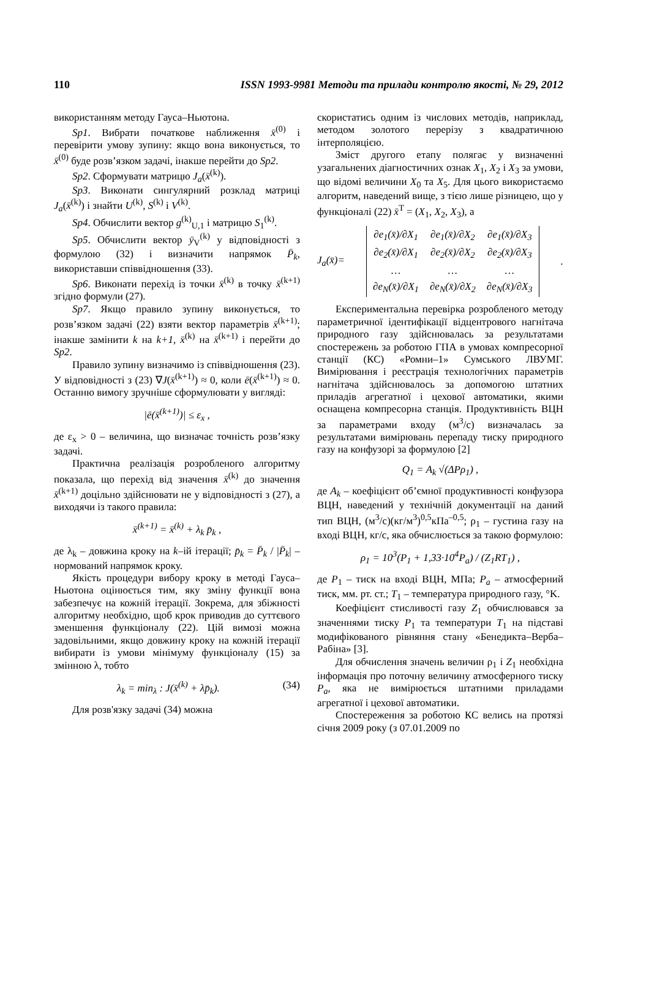110 ISSN 1993-9981 Методи та прилади контролю якості, № 29, 2012
використанням методу Гауса–Ньютона.
Sp1. Вибрати початкове наближення x̄<sup>(0)</sup> і перевірити умову зупину: якщо вона виконується, то x̄<sup>(0)</sup> буде розв’язком задачі, інакше перейти до Sp2.
Sp2. Сформувати матрицю J<sub>a</sub>(x̄<sup>(k)</sup>).
Sp3. Виконати сингулярний розклад матриці J<sub>a</sub>(x̄<sup>(k)</sup>) і знайти U<sup>(k)</sup>, S<sup>(k)</sup> і V<sup>(k)</sup>.
Sp4. Обчислити вектор g<sup>(k)</sup><sub>U,1</sub> і матрицю S<sub>1</sub><sup>(k)</sup>.
Sp5. Обчислити вектор ȳ<sub>V</sub><sup>(k)</sup> у відповідності з формулою (32) і визначити напрямок P̄<sub>k</sub>, використавши співвідношення (33).
Sp6. Виконати перехід із точки x̄<sup>(k)</sup> в точку x̄<sup>(k+1)</sup> згідно формули (27).
Sp7. Якщо правило зупину виконується, то розв’язком задачі (22) взяти вектор параметрів x̄<sup>(k+1)</sup>; інакше замінити k на k+1, x̄<sup>(k)</sup> на x̄<sup>(k+1)</sup> і перейти до Sp2.
Правило зупину визначимо із співвідношення (23). У відповідності з (23) ∇J(x̄<sup>(k+1)</sup>) ≈ 0, коли ē(x̄<sup>(k+1)</sup>) ≈ 0. Останню вимогу зручніше сформулювати у вигляді:
|ē(x̄<sup>(k+1)</sup>)| ≤ ε<sub>x</sub> ,
де ε<sub>x</sub> > 0 – величина, що визначає точність розв’язку задачі.
Практична реалізація розробленого алгоритму показала, що перехід від значення x̄<sup>(k)</sup> до значення x̄<sup>(k+1)</sup> доцільно здійснювати не у відповідності з (27), а виходячи із такого правила:
x̄<sup>(k+1)</sup> = x̄<sup>(k)</sup> + λ<sub>k</sub> p̄<sub>k</sub> ,
де λ<sub>k</sub> – довжина кроку на k–ій ітерації; p̄<sub>k</sub> = P̄<sub>k</sub> / |P̄<sub>k</sub>| – нормований напрямок кроку.
Якість процедури вибору кроку в методі Гауса–Ньютона оцінюється тим, яку зміну функції вона забезпечує на кожній ітерації. Зокрема, для збіжності алгоритму необхідно, щоб крок приводив до суттєвого зменшення функціоналу (22). Цій вимозі можна задовільними, якщо довжину кроку на кожній ітерації вибирати із умови мінімуму функціоналу (15) за змінною λ, тобто
λ<sub>k</sub> = min<sub>λ</sub> : J(x̄<sup>(k)</sup> + λp̄<sub>k</sub>). (34)
Для розв'язку задачі (34) можна
скористатись одним із числових методів, наприклад, методом золотого перерізу з квадратичною інтерполяцією.
Зміст другого етапу полягає у визначенні узагальнених діагностичних ознак X<sub>1</sub>, X<sub>2</sub> і X<sub>3</sub> за умови, що відомі величини X<sub>0</sub> та X<sub>5</sub>. Для цього використаємо алгоритм, наведений вище, з тією лише різницею, що у функціоналі (22) x̄<sup>T</sup> = (X<sub>1</sub>, X<sub>2</sub>, X<sub>3</sub>), а
J<sub>a</sub>(x̄)=
| ∂e<sub>1</sub>(x̄)/∂X<sub>1</sub> | ∂e<sub>1</sub>(x̄)/∂X<sub>2</sub> | ∂e<sub>1</sub>(x̄)/∂X<sub>3</sub> |
| ∂e<sub>2</sub>(x̄)/∂X<sub>1</sub> | ∂e<sub>2</sub>(x̄)/∂X<sub>2</sub> | ∂e<sub>2</sub>(x̄)/∂X<sub>3</sub> |
| … | … | … |
| ∂e<sub>N</sub>(x̄)/∂X<sub>1</sub> | ∂e<sub>N</sub>(x̄)/∂X<sub>2</sub> | ∂e<sub>N</sub>(x̄)/∂X<sub>3</sub> |
.
Експериментальна перевірка розробленого методу параметричної ідентифікації відцентрового нагнітача природного газу здійснювалась за результатами спостережень за роботою ГПА в умовах компресорної станції (КС) «Ромни–1» Сумського ЛВУМГ. Вимірювання і реєстрація технологічних параметрів нагнітача здійснювалось за допомогою штатних приладів агрегатної і цехової автоматики, якими оснащена компресорна станція. Продуктивність ВЦН за параметрами входу (м<sup>3</sup>/с) визначалась за результатами вимірювань перепаду тиску природного газу на конфузорі за формулою [2]
Q<sub>1</sub> = A<sub>k</sub> √(ΔPρ<sub>1</sub>) ,
де A<sub>k</sub> – коефіцієнт об’ємної продуктивності конфузора ВЦН, наведений у технічній документації на даний тип ВЦН, (м<sup>3</sup>/с)(кг/м<sup>3</sup>)<sup>0,5</sup>кПа<sup>–0,5</sup>; ρ<sub>1</sub> – густина газу на вході ВЦН, кг/с, яка обчислюється за такою формулою:
ρ<sub>1</sub> = 10<sup>3</sup>(P<sub>1</sub> + 1,33·10<sup>4</sup>P<sub>a</sub>) / (Z<sub>1</sub>RT<sub>1</sub>) ,
де P<sub>1</sub> – тиск на вході ВЦН, МПа; P<sub>a</sub> – атмосферний тиск, мм. рт. ст.; T<sub>1</sub> – температура природного газу, °K.
Коефіцієнт стисливості газу Z<sub>1</sub> обчислювався за значеннями тиску P<sub>1</sub> та температури T<sub>1</sub> на підставі модифікованого рівняння стану «Бенедикта–Верба–Рабіна» [3].
Для обчислення значень величин ρ<sub>1</sub> і Z<sub>1</sub> необхідна інформація про поточну величину атмосферного тиску P<sub>a</sub>, яка не вимірюється штатними приладами агрегатної і цехової автоматики.
Спостереження за роботою КС велись на протязі січня 2009 року (з 07.01.2009 по